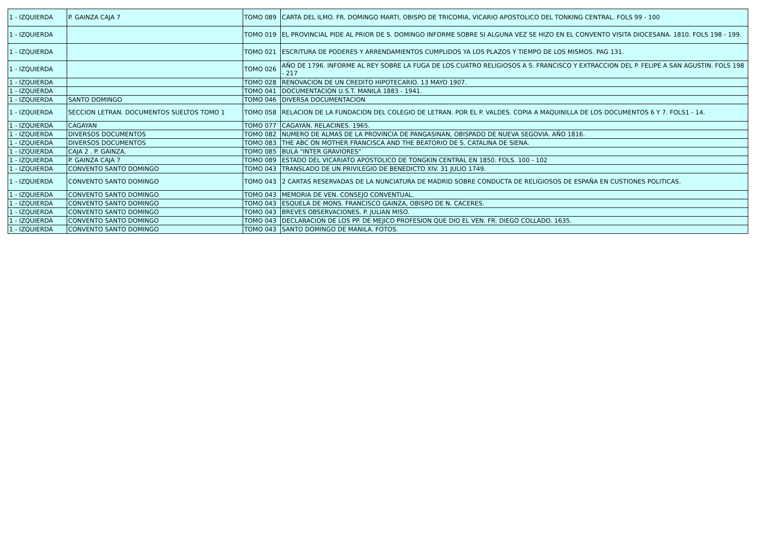| 1 - IZQUIERDA | P. GAINZA CAJA 7 | TOMO 089 | CARTA DEL ILMO. FR. DOMINGO MARTI, OBISPO DE TRICOMIA, VICARIO APOSTOLICO DEL TONKING CENTRAL. FOLS 99 - 100 |
| 1 - IZQUIERDA | | TOMO 019 | EL PROVINCIAL PIDE AL PRIOR DE S. DOMINGO INFORME SOBRE SI ALGUNA VEZ SE HIZO EN EL CONVENTO VISITA DIOCESANA. 1810. FOLS 198 - 199. |
| 1 - IZQUIERDA | | TOMO 021 | ESCRITURA DE PODERES Y ARRENDAMIENTOS CUMPLIDOS YA LOS PLAZOS Y TIEMPO DE LOS MISMOS. PAG 131. |
| 1 - IZQUIERDA | | TOMO 026 | AÑO DE 1796. INFORME AL REY SOBRE LA FUGA DE LOS CUATRO RELIGIOSOS A S. FRANCISCO Y EXTRACCION DEL P. FELIPE A SAN AGUSTIN. FOLS 198 - 217 |
| 1 - IZQUIERDA | | TOMO 028 | RENOVACION DE UN CREDITO HIPOTECARIO. 13 MAYO 1907. |
| 1 - IZQUIERDA | | TOMO 041 | DOCUMENTACION U.S.T. MANILA 1883 - 1941. |
| 1 - IZQUIERDA | SANTO DOMINGO | TOMO 046 | DIVERSA DOCUMENTACION |
| 1 - IZQUIERDA | SECCION LETRAN. DOCUMENTOS SUELTOS TOMO 1 | TOMO 058 | RELACION DE LA FUNDACION DEL COLEGIO DE LETRAN. POR EL P. VALDES. COPIA A MAQUINILLA DE LOS DOCUMENTOS 6 Y 7. FOLS1 - 14. |
| 1 - IZQUIERDA | CAGAYAN | TOMO 077 | CAGAYAN. RELACINES. 1965. |
| 1 - IZQUIERDA | DIVERSOS DOCUMENTOS | TOMO 082 | NUMERO DE ALMAS DE LA PROVINCIA DE PANGASINAN, OBISPADO DE NUEVA SEGOVIA. AÑO 1816. |
| 1 - IZQUIERDA | DIVERSOS DOCUMENTOS | TOMO 083 | THE ABC ON MOTHER FRANCISCA AND THE BEATORIO DE S. CATALINA DE SIENA. |
| 1 - IZQUIERDA | CAJA 2 . P. GAINZA. | TOMO 085 | BULA "INTER GRAVIORES" |
| 1 - IZQUIERDA | P. GAINZA CAJA 7 | TOMO 089 | ESTADO DEL VICARIATO APOSTOLICO DE TONGKIN CENTRAL EN 1850. FOLS. 100 - 102 |
| 1 - IZQUIERDA | CONVENTO SANTO DOMINGO | TOMO 043 | TRANSLADO DE UN PRIVILEGIO DE BENEDICTO XIV. 31 JULIO 1749. |
| 1 - IZQUIERDA | CONVENTO SANTO DOMINGO | TOMO 043 | 2 CARTAS RESERVADAS DE LA NUNCIATURA DE MADRID SOBRE CONDUCTA DE RELIGIOSOS DE ESPAÑA EN CUSTIONES POLITICAS. |
| 1 - IZQUIERDA | CONVENTO SANTO DOMINGO | TOMO 043 | MEMORIA DE VEN. CONSEJO CONVENTUAL. |
| 1 - IZQUIERDA | CONVENTO SANTO DOMINGO | TOMO 043 | ESQUELA DE MONS. FRANCISCO GAINZA, OBISPO DE N. CACERES. |
| 1 - IZQUIERDA | CONVENTO SANTO DOMINGO | TOMO 043 | BREVES OBSERVACIONES. P. JULIAN MISO. |
| 1 - IZQUIERDA | CONVENTO SANTO DOMINGO | TOMO 043 | DECLARACION DE LOS PP. DE MEJICO PROFESION QUE DIO EL VEN. FR. DIEGO COLLADO. 1635. |
| 1 - IZQUIERDA | CONVENTO SANTO DOMINGO | TOMO 043 | SANTO DOMINGO DE MANILA. FOTOS. |